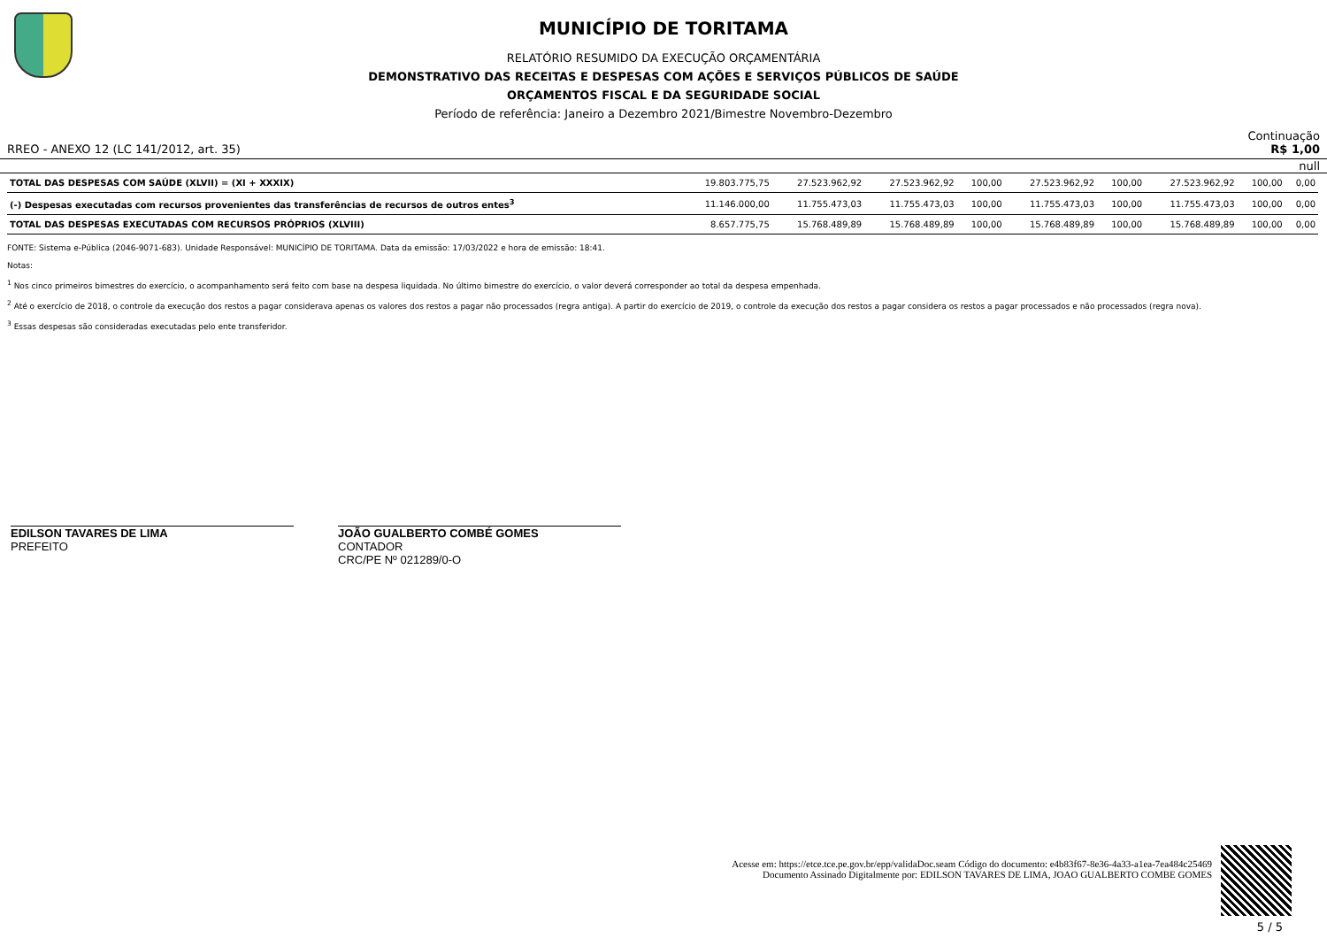MUNICÍPIO DE TORITAMA
RELATÓRIO RESUMIDO DA EXECUÇÃO ORÇAMENTÁRIA
DEMONSTRATIVO DAS RECEITAS E DESPESAS COM AÇÕES E SERVIÇOS PÚBLICOS DE SAÚDE
ORÇAMENTOS FISCAL E DA SEGURIDADE SOCIAL
Período de referência: Janeiro a Dezembro 2021/Bimestre Novembro-Dezembro
Continuação
RREO - ANEXO 12 (LC 141/2012, art. 35) R$ 1,00
null
| TOTAL DAS DESPESAS COM SAÚDE (XLVII) = (XI + XXXIX) | 19.803.775,75 | 27.523.962,92 | 27.523.962,92 | 100,00 | 27.523.962,92 | 100,00 | 27.523.962,92 | 100,00 | 0,00 |
| (-) Despesas executadas com recursos provenientes das transferências de recursos de outros entes<sup>3</sup> | 11.146.000,00 | 11.755.473,03 | 11.755.473,03 | 100,00 | 11.755.473,03 | 100,00 | 11.755.473,03 | 100,00 | 0,00 |
| TOTAL DAS DESPESAS EXECUTADAS COM RECURSOS PRÓPRIOS (XLVIII) | 8.657.775,75 | 15.768.489,89 | 15.768.489,89 | 100,00 | 15.768.489,89 | 100,00 | 15.768.489,89 | 100,00 | 0,00 |
FONTE: Sistema e-Pública (2046-9071-683). Unidade Responsável: MUNICÍPIO DE TORITAMA. Data da emissão: 17/03/2022 e hora de emissão: 18:41.
Notas:
<sup>1</sup> Nos cinco primeiros bimestres do exercício, o acompanhamento será feito com base na despesa liquidada. No último bimestre do exercício, o valor deverá corresponder ao total da despesa empenhada.
<sup>2</sup> Até o exercício de 2018, o controle da execução dos restos a pagar considerava apenas os valores dos restos a pagar não processados (regra antiga). A partir do exercício de 2019, o controle da execução dos restos a pagar considera os restos a pagar processados e não processados (regra nova).
<sup>3</sup> Essas despesas são consideradas executadas pelo ente transferidor.
EDILSON TAVARES DE LIMA
PREFEITO
JOÃO GUALBERTO COMBÉ GOMES
CONTADOR
CRC/PE Nº 021289/0-O
Acesse em: https://etce.tce.pe.gov.br/epp/validaDoc.seam Código do documento: e4b83f67-8e36-4a33-a1ea-7ea484c25469
Documento Assinado Digitalmente por: EDILSON TAVARES DE LIMA, JOAO GUALBERTO COMBE GOMES
5 / 5